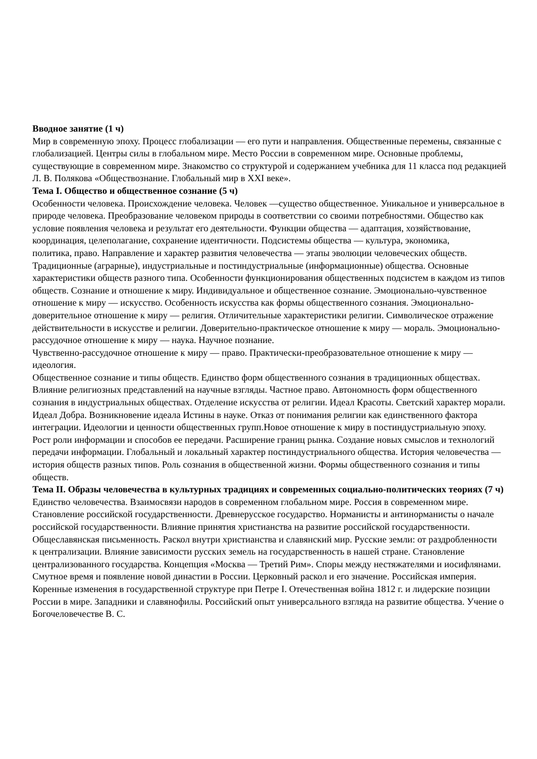Вводное занятие (1 ч)
Мир в современную эпоху. Процесс глобализации — его пути и направления. Общественные перемены, связанные с глобализацией. Центры силы в глобальном мире. Место России в современном мире. Основные проблемы, существующие в современном мире. Знакомство со структурой и содержанием учебника для 11 класса под редакцией Л. В. Полякова «Обществознание. Глобальный мир в XXI веке».
Тема I. Общество и общественное сознание (5 ч)
Особенности человека. Происхождение человека. Человек —существо общественное. Уникальное и универсальное в природе человека. Преобразование человеком природы в соответствии со своими потребностями. Общество как условие появления человека и результат его деятельности. Функции общества — адаптация, хозяйствование, координация, целеполагание, сохранение идентичности. Подсистемы общества — культура, экономика,
политика, право. Направление и характер развития человечества — этапы эволюции человеческих обществ. Традиционные (аграрные), индустриальные и постиндустриальные (информационные) общества. Основные характеристики обществ разного типа. Особенности функционирования общественных подсистем в каждом из типов обществ. Сознание и отношение к миру. Индивидуальное и общественное сознание. Эмоционально-чувственное отношение к миру — искусство. Особенность искусства как формы общественного сознания. Эмоционально-доверительное отношение к миру — религия. Отличительные характеристики религии. Символическое отражение действительности в искусстве и религии. Доверительно-практическое отношение к миру — мораль. Эмоционально-рассудочное отношение к миру — наука. Научное познание.
Чувственно-рассудочное отношение к миру — право. Практически-преобразовательное отношение к миру — идеология.
Общественное сознание и типы обществ. Единство форм общественного сознания в традиционных обществах. Влияние религиозных представлений на научные взгляды. Частное право. Автономность форм общественного сознания в индустриальных обществах. Отделение искусства от религии. Идеал Красоты. Светский характер морали. Идеал Добра. Возникновение идеала Истины в науке. Отказ от понимания религии как единственного фактора интеграции. Идеологии и ценности общественных групп.Новое отношение к миру в постиндустриальную эпоху. Рост роли информации и способов ее передачи. Расширение границ рынка. Создание новых смыслов и технологий передачи информации. Глобальный и локальный характер постиндустриального общества. История человечества — история обществ разных типов. Роль сознания в общественной жизни. Формы общественного сознания и типы обществ.
Тема II. Образы человечества в культурных традициях и современных социально-политических теориях (7 ч)
Единство человечества. Взаимосвязи народов в современном глобальном мире. Россия в современном мире. Становление российской государственности. Древнерусское государство. Норманисты и антинорманисты о начале российской государственности. Влияние принятия христианства на развитие российской государственности. Общеславянская письменность. Раскол внутри христианства и славянский мир. Русские земли: от раздробленности
к централизации. Влияние зависимости русских земель на государственность в нашей стране. Становление централизованного государства. Концепция «Москва — Третий Рим». Споры между нестяжателями и иосифлянами. Смутное время и появление новой династии в России. Церковный раскол и его значение. Российская империя. Коренные изменения в государственной структуре при Петре I. Отечественная война 1812 г. и лидерские позиции России в мире. Западники и славянофилы. Российский опыт универсального взгляда на развитие общества. Учение о Богочеловечестве В. С.